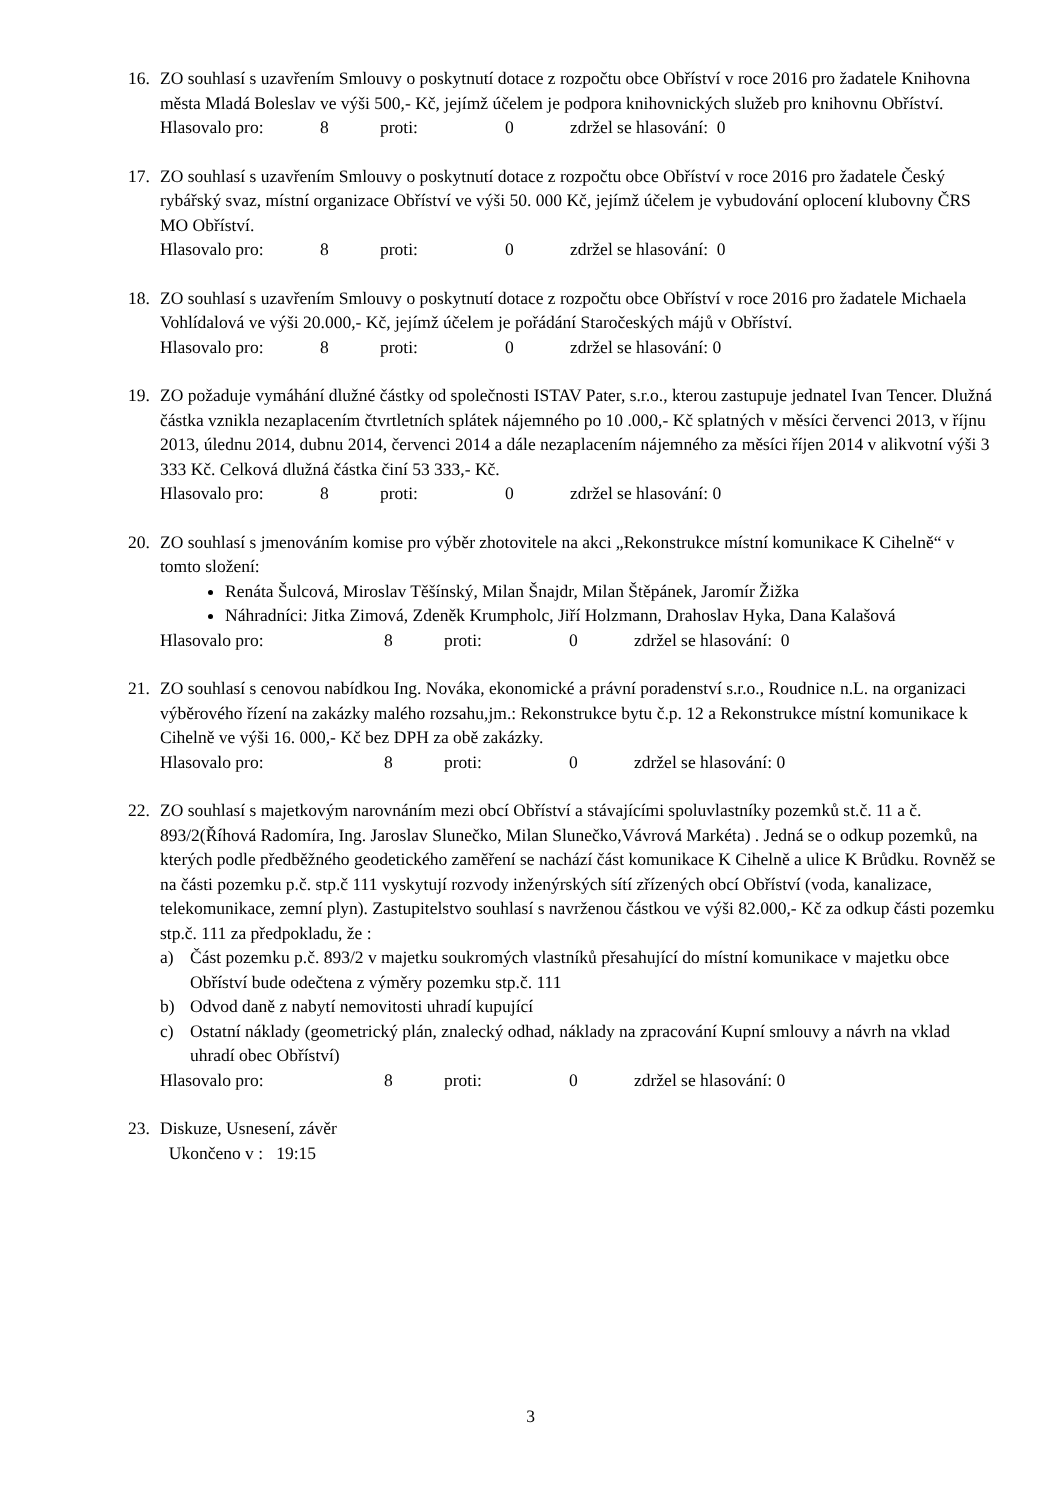16. ZO souhlasí s uzavřením Smlouvy o poskytnutí dotace z rozpočtu obce Obříství v roce 2016 pro žadatele Knihovna města Mladá Boleslav ve výši 500,- Kč, jejímž účelem je podpora knihovnických služeb pro knihovnu Obříství.
Hlasovalo pro: 8 proti: 0 zdržel se hlasování: 0
17. ZO souhlasí s uzavřením Smlouvy o poskytnutí dotace z rozpočtu obce Obříství v roce 2016 pro žadatele Český rybářský svaz, místní organizace Obříství ve výši 50. 000 Kč, jejímž účelem je vybudování oplocení klubovny ČRS MO Obříství.
Hlasovalo pro: 8 proti: 0 zdržel se hlasování: 0
18. ZO souhlasí s uzavřením Smlouvy o poskytnutí dotace z rozpočtu obce Obříství v roce 2016 pro žadatele Michaela Vohlídalová ve výši 20.000,- Kč, jejímž účelem je pořádání Staročeských májů v Obříství.
Hlasovalo pro: 8 proti: 0 zdržel se hlasování: 0
19. ZO požaduje vymáhání dlužné částky od společnosti ISTAV Pater, s.r.o., kterou zastupuje jednatel Ivan Tencer. Dlužná částka vznikla nezaplacením čtvrtletních splátek nájemného po 10 .000,- Kč splatných v měsíci červenci 2013, v říjnu 2013, úlednu 2014, dubnu 2014, červenci 2014 a dále nezaplacením nájemného za měsíci říjen 2014 v alikvotní výši 3 333 Kč. Celková dlužná částka činí 53 333,- Kč.
Hlasovalo pro: 8 proti: 0 zdržel se hlasování: 0
20. ZO souhlasí s jmenováním komise pro výběr zhotovitele na akci „Rekonstrukce místní komunikace K Cihelně“ v tomto složení:
Renáta Šulcová, Miroslav Těšínský, Milan Šnajdr, Milan Štěpánek, Jaromír Žižka
Náhradníci: Jitka Zimová, Zdeněk Krumpholc, Jiří Holzmann, Drahoslav Hyka, Dana Kalašová
Hlasovalo pro: 8 proti: 0 zdržel se hlasování: 0
21. ZO souhlasí s cenovou nabídkou Ing. Nováka, ekonomické a právní poradenství s.r.o., Roudnice n.L. na organizaci výběrového řízení na zakázky malého rozsahu,jm.: Rekonstrukce bytu č.p. 12 a Rekonstrukce místní komunikace k Cihelně ve výši 16. 000,- Kč bez DPH za obě zakázky.
Hlasovalo pro: 8 proti: 0 zdržel se hlasování: 0
22. ZO souhlasí s majetkovým narovnáním mezi obcí Obříství a stávajícími spoluvlastníky pozemků st.č. 11 a č. 893/2(Říhová Radomíra, Ing. Jaroslav Slunečko, Milan Slunečko,Vávrová Markéta) . Jedná se o odkup pozemků, na kterých podle předběžného geodetického zaměření se nachází část komunikace K Cihelně a ulice K Brůdku. Rovněž se na části pozemku p.č. stp.č 111 vyskytují rozvody inženýrských sítí zřízených obcí Obříství (voda, kanalizace, telekomunikace, zemní plyn). Zastupitelstvo souhlasí s navrženou částkou ve výši 82.000,- Kč za odkup části pozemku stp.č. 111 za předpokladu, že :
a) Část pozemku p.č. 893/2 v majetku soukromých vlastníků přesahující do místní komunikace v majetku obce Obříství bude odečtena z výměry pozemku stp.č. 111
b) Odvod daně z nabytí nemovitosti uhradí kupující
c) Ostatní náklady (geometrický plán, znalecký odhad, náklady na zpracování Kupní smlouvy a návrh na vklad uhradí obec Obříství)
Hlasovalo pro: 8 proti: 0 zdržel se hlasování: 0
23. Diskuze, Usnesení, závěr
Ukončeno v : 19:15
3